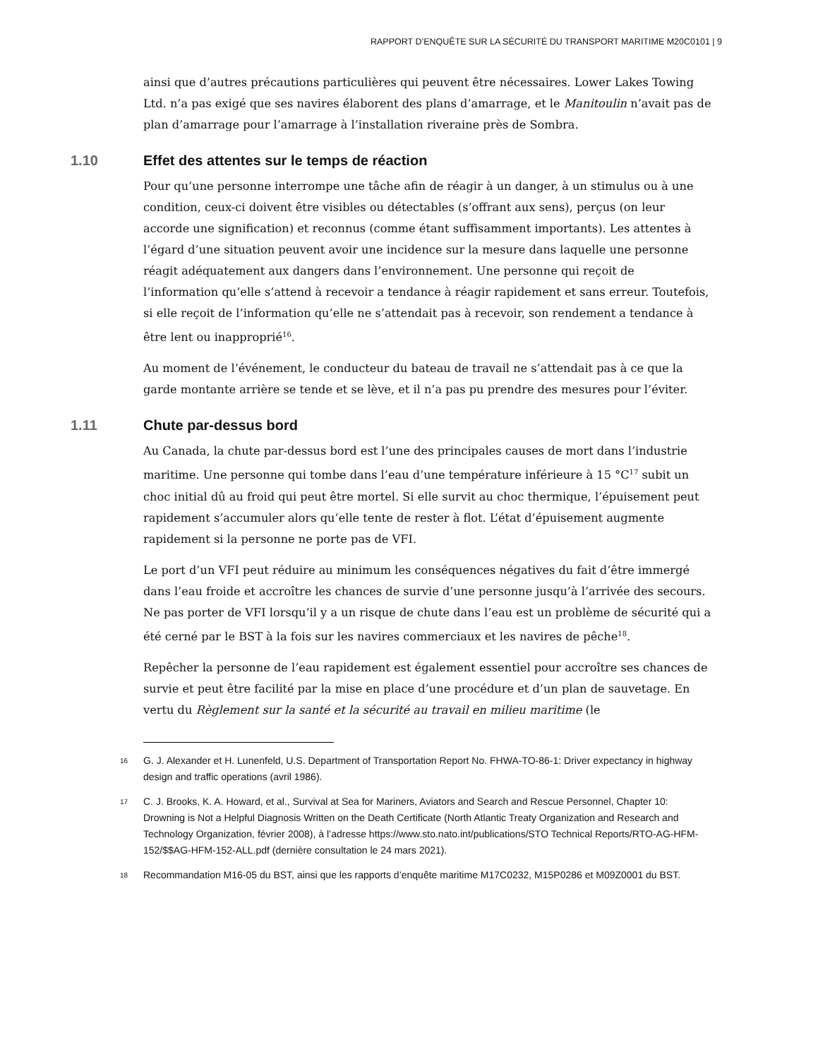RAPPORT D’ENQUÊTE SUR LA SÉCURITÉ DU TRANSPORT MARITIME M20C0101 | 9
ainsi que d’autres précautions particulières qui peuvent être nécessaires. Lower Lakes Towing Ltd. n’a pas exigé que ses navires élaborent des plans d’amarrage, et le Manitoulin n’avait pas de plan d’amarrage pour l’amarrage à l’installation riveraine près de Sombra.
1.10 Effet des attentes sur le temps de réaction
Pour qu’une personne interrompe une tâche afin de réagir à un danger, à un stimulus ou à une condition, ceux-ci doivent être visibles ou détectables (s’offrant aux sens), perçus (on leur accorde une signification) et reconnus (comme étant suffisamment importants). Les attentes à l’égard d’une situation peuvent avoir une incidence sur la mesure dans laquelle une personne réagit adéquatement aux dangers dans l’environnement. Une personne qui reçoit de l’information qu’elle s’attend à recevoir a tendance à réagir rapidement et sans erreur. Toutefois, si elle reçoit de l’information qu’elle ne s’attendait pas à recevoir, son rendement a tendance à être lent ou inapproprié<sup>16</sup>.
Au moment de l’événement, le conducteur du bateau de travail ne s’attendait pas à ce que la garde montante arrière se tende et se lève, et il n’a pas pu prendre des mesures pour l’éviter.
1.11 Chute par-dessus bord
Au Canada, la chute par-dessus bord est l’une des principales causes de mort dans l’industrie maritime. Une personne qui tombe dans l’eau d’une température inférieure à 15 °C<sup>17</sup> subit un choc initial dû au froid qui peut être mortel. Si elle survit au choc thermique, l’épuisement peut rapidement s’accumuler alors qu’elle tente de rester à flot. L’état d’épuisement augmente rapidement si la personne ne porte pas de VFI.
Le port d’un VFI peut réduire au minimum les conséquences négatives du fait d’être immergé dans l’eau froide et accroître les chances de survie d’une personne jusqu’à l’arrivée des secours. Ne pas porter de VFI lorsqu’il y a un risque de chute dans l’eau est un problème de sécurité qui a été cerné par le BST à la fois sur les navires commerciaux et les navires de pêche<sup>18</sup>.
Repêcher la personne de l’eau rapidement est également essentiel pour accroître ses chances de survie et peut être facilité par la mise en place d’une procédure et d’un plan de sauvetage. En vertu du Règlement sur la santé et la sécurité au travail en milieu maritime (le
<sup>16</sup> G. J. Alexander et H. Lunenfeld, U.S. Department of Transportation Report No. FHWA-TO-86-1: Driver expectancy in highway design and traffic operations (avril 1986).
<sup>17</sup> C. J. Brooks, K. A. Howard, et al., Survival at Sea for Mariners, Aviators and Search and Rescue Personnel, Chapter 10: Drowning is Not a Helpful Diagnosis Written on the Death Certificate (North Atlantic Treaty Organization and Research and Technology Organization, février 2008), à l’adresse https://www.sto.nato.int/publications/STO Technical Reports/RTO-AG-HFM-152/$$AG-HFM-152-ALL.pdf (dernière consultation le 24 mars 2021).
<sup>18</sup> Recommandation M16-05 du BST, ainsi que les rapports d’enquête maritime M17C0232, M15P0286 et M09Z0001 du BST.